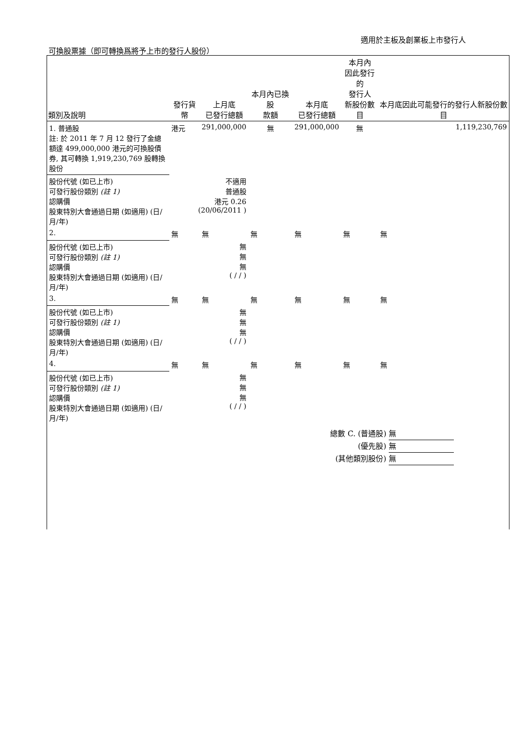適用於主板及創業板上市發行人
可換股票據（即可轉換爲將予上市的發行人股份）
| 類別及說明 | 發行貨幣 | 上月底 已發行總額 | 本月內已換股 款額 | 本月底 已發行總額 | 本月內 因此發行的 發行人 新股份數目 | 本月底因此可能發行的發行人新股份數目 |
| --- | --- | --- | --- | --- | --- | --- |
| 1. 普通股 註: 於 2011 年 7 月 12 發行了金總額達 499,000,000 港元的可換股債券, 其可轉換 1,919,230,769 股轉換股份 | 港元 | 291,000,000 | 無 | 291,000,000 | 無 | 1,119,230,769 |
| 股份代號 (如已上市) 可發行股份類別 (註 1) 認購價 股東特別大會通過日期 (如適用) (日/月/年) | 不適用 普通股 港元 0.26 (20/06/2011 ) | | | | | |
| 2. | 無 | 無 | 無 | 無 | 無 | 無 |
| 股份代號 (如已上市) 可發行股份類別 (註 1) 認購價 股東特別大會通過日期 (如適用) (日/月/年) | 無 無 無 ( / / ) | | | | | |
| 3. | 無 | 無 | 無 | 無 | 無 | 無 |
| 股份代號 (如已上市) 可發行股份類別 (註 1) 認購價 股東特別大會通過日期 (如適用) (日/月/年) | 無 無 無 ( / / ) | | | | | |
| 4. | 無 | 無 | 無 | 無 | 無 | 無 |
| 股份代號 (如已上市) 可發行股份類別 (註 1) 認購價 股東特別大會通過日期 (如適用) (日/月/年) | 無 無 無 ( / / ) | | | | | |
總數 C. (普通股) 無
(優先股) 無
(其他類別股份) 無